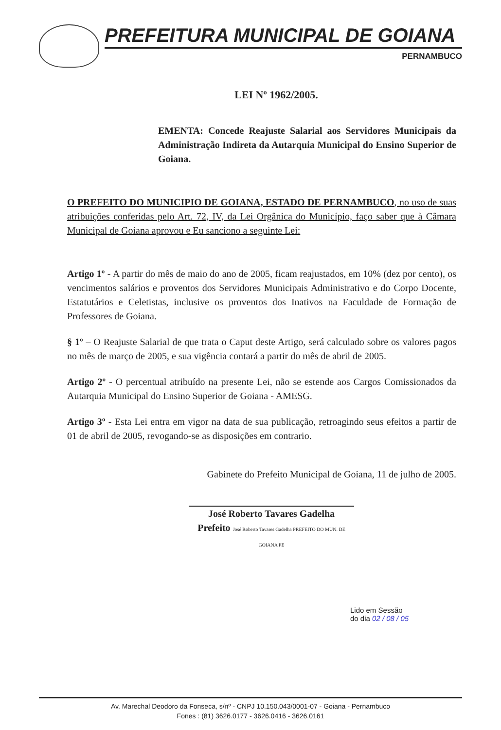PREFEITURA MUNICIPAL DE GOIANA
PERNAMBUCO
LEI Nº 1962/2005.
EMENTA: Concede Reajuste Salarial aos Servidores Municipais da Administração Indireta da Autarquia Municipal do Ensino Superior de Goiana.
O PREFEITO DO MUNICIPIO DE GOIANA, ESTADO DE PERNAMBUCO, no uso de suas atribuições conferidas pelo Art. 72, IV, da Lei Orgânica do Município, faço saber que à Câmara Municipal de Goiana aprovou e Eu sanciono a seguinte Lei:
Artigo 1º - A partir do mês de maio do ano de 2005, ficam reajustados, em 10% (dez por cento), os vencimentos salários e proventos dos Servidores Municipais Administrativo e do Corpo Docente, Estatutários e Celetistas, inclusive os proventos dos Inativos na Faculdade de Formação de Professores de Goiana.
§ 1º – O Reajuste Salarial de que trata o Caput deste Artigo, será calculado sobre os valores pagos no mês de março de 2005, e sua vigência contará a partir do mês de abril de 2005.
Artigo 2º - O percentual atribuído na presente Lei, não se estende aos Cargos Comissionados da Autarquia Municipal do Ensino Superior de Goiana - AMESG.
Artigo 3º - Esta Lei entra em vigor na data de sua publicação, retroagindo seus efeitos a partir de 01 de abril de 2005, revogando-se as disposições em contrario.
Gabinete do Prefeito Municipal de Goiana, 11 de julho de 2005.
José Roberto Tavares Gadelha
Prefeito José Roberto Tavares Gadelha PREFEITO DO MUN. DE GOIANA PE
Lido em Sessão
do dia 02 / 08 / 05
Av. Marechal Deodoro da Fonseca, s/nº - CNPJ 10.150.043/0001-07 - Goiana - Pernambuco
Fones : (81) 3626.0177 - 3626.0416 - 3626.0161